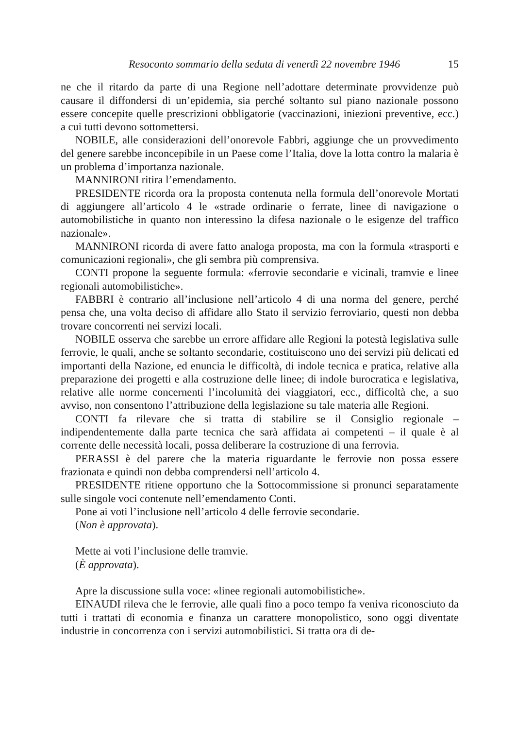Resoconto sommario della seduta di venerdì 22 novembre 1946 15
ne che il ritardo da parte di una Regione nell’adottare determinate provvidenze può causare il diffondersi di un’epidemia, sia perché soltanto sul piano nazionale possono essere concepite quelle prescrizioni obbligatorie (vaccinazioni, iniezioni preventive, ecc.) a cui tutti devono sottomettersi.
NOBILE, alle considerazioni dell’onorevole Fabbri, aggiunge che un provvedimento del genere sarebbe inconcepibile in un Paese come l’Italia, dove la lotta contro la malaria è un problema d’importanza nazionale.
MANNIRONI ritira l’emendamento.
PRESIDENTE ricorda ora la proposta contenuta nella formula dell’onorevole Mortati di aggiungere all’articolo 4 le «strade ordinarie o ferrate, linee di navigazione o automobilistiche in quanto non interessino la difesa nazionale o le esigenze del traffico nazionale».
MANNIRONI ricorda di avere fatto analoga proposta, ma con la formula «trasporti e comunicazioni regionali», che gli sembra più comprensiva.
CONTI propone la seguente formula: «ferrovie secondarie e vicinali, tramvie e linee regionali automobilistiche».
FABBRI è contrario all’inclusione nell’articolo 4 di una norma del genere, perché pensa che, una volta deciso di affidare allo Stato il servizio ferroviario, questi non debba trovare concorrenti nei servizi locali.
NOBILE osserva che sarebbe un errore affidare alle Regioni la potestà legislativa sulle ferrovie, le quali, anche se soltanto secondarie, costituiscono uno dei servizi più delicati ed importanti della Nazione, ed enuncia le difficoltà, di indole tecnica e pratica, relative alla preparazione dei progetti e alla costruzione delle linee; di indole burocratica e legislativa, relative alle norme concernenti l’incolumità dei viaggiatori, ecc., difficoltà che, a suo avviso, non consentono l’attribuzione della legislazione su tale materia alle Regioni.
CONTI fa rilevare che si tratta di stabilire se il Consiglio regionale – indipendentemente dalla parte tecnica che sarà affidata ai competenti – il quale è al corrente delle necessità locali, possa deliberare la costruzione di una ferrovia.
PERASSI è del parere che la materia riguardante le ferrovie non possa essere frazionata e quindi non debba comprendersi nell’articolo 4.
PRESIDENTE ritiene opportuno che la Sottocommissione si pronunci separatamente sulle singole voci contenute nell’emendamento Conti.
Pone ai voti l’inclusione nell’articolo 4 delle ferrovie secondarie.
(Non è approvata).
Mette ai voti l’inclusione delle tramvie.
(È approvata).
Apre la discussione sulla voce: «linee regionali automobilistiche».
EINAUDI rileva che le ferrovie, alle quali fino a poco tempo fa veniva riconosciuto da tutti i trattati di economia e finanza un carattere monopolistico, sono oggi diventate industrie in concorrenza con i servizi automobilistici. Si tratta ora di de-